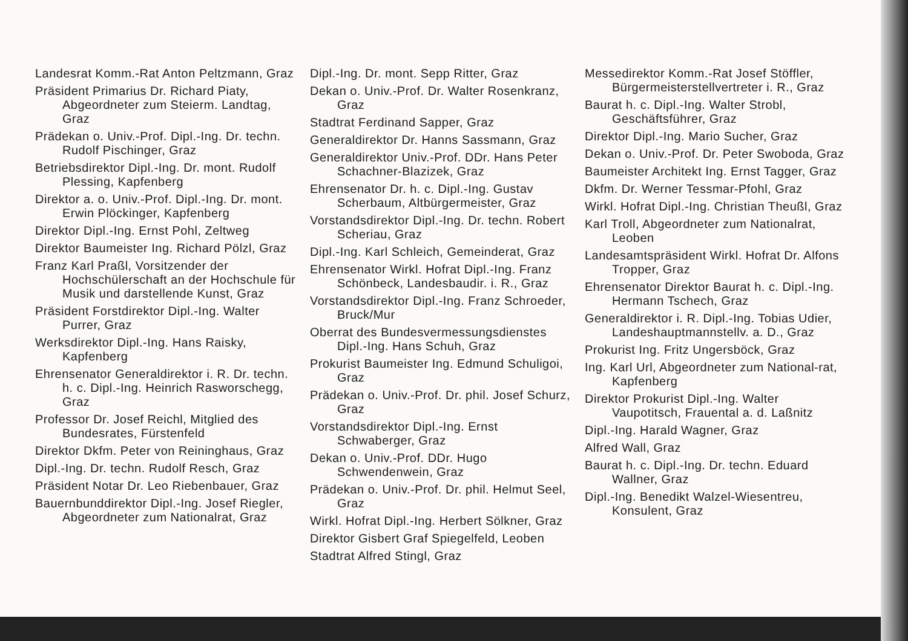Landesrat Komm.-Rat Anton Peltzmann, Graz
Präsident Primarius Dr. Richard Piaty, Abgeordneter zum Steierm. Landtag, Graz
Prädekan o. Univ.-Prof. Dipl.-Ing. Dr. techn. Rudolf Pischinger, Graz
Betriebsdirektor Dipl.-Ing. Dr. mont. Rudolf Plessing, Kapfenberg
Direktor a. o. Univ.-Prof. Dipl.-Ing. Dr. mont. Erwin Plöckinger, Kapfenberg
Direktor Dipl.-Ing. Ernst Pohl, Zeltweg
Direktor Baumeister Ing. Richard Pölzl, Graz
Franz Karl Praßl, Vorsitzender der Hochschülerschaft an der Hochschule für Musik und darstellende Kunst, Graz
Präsident Forstdirektor Dipl.-Ing. Walter Purrer, Graz
Werksdirektor Dipl.-Ing. Hans Raisky, Kapfenberg
Ehrensenator Generaldirektor i. R. Dr. techn. h. c. Dipl.-Ing. Heinrich Rasworschegg, Graz
Professor Dr. Josef Reichl, Mitglied des Bundesrates, Fürstenfeld
Direktor Dkfm. Peter von Reininghaus, Graz
Dipl.-Ing. Dr. techn. Rudolf Resch, Graz
Präsident Notar Dr. Leo Riebenbauer, Graz
Bauernbunddirektor Dipl.-Ing. Josef Riegler, Abgeordneter zum Nationalrat, Graz
Dipl.-Ing. Dr. mont. Sepp Ritter, Graz
Dekan o. Univ.-Prof. Dr. Walter Rosenkranz, Graz
Stadtrat Ferdinand Sapper, Graz
Generaldirektor Dr. Hanns Sassmann, Graz
Generaldirektor Univ.-Prof. DDr. Hans Peter Schachner-Blazizek, Graz
Ehrensenator Dr. h. c. Dipl.-Ing. Gustav Scherbaum, Altbürgermeister, Graz
Vorstandsdirektor Dipl.-Ing. Dr. techn. Robert Scheriau, Graz
Dipl.-Ing. Karl Schleich, Gemeinderat, Graz
Ehrensenator Wirkl. Hofrat Dipl.-Ing. Franz Schönbeck, Landesbaudir. i. R., Graz
Vorstandsdirektor Dipl.-Ing. Franz Schroeder, Bruck/Mur
Oberrat des Bundesvermessungsdienstes Dipl.-Ing. Hans Schuh, Graz
Prokurist Baumeister Ing. Edmund Schuligoi, Graz
Prädekan o. Univ.-Prof. Dr. phil. Josef Schurz, Graz
Vorstandsdirektor Dipl.-Ing. Ernst Schwaberger, Graz
Dekan o. Univ.-Prof. DDr. Hugo Schwendenwein, Graz
Prädekan o. Univ.-Prof. Dr. phil. Helmut Seel, Graz
Wirkl. Hofrat Dipl.-Ing. Herbert Sölkner, Graz
Direktor Gisbert Graf Spiegelfeld, Leoben
Stadtrat Alfred Stingl, Graz
Messedirektor Komm.-Rat Josef Stöffler, Bürgermeisterstellvertreter i. R., Graz
Baurat h. c. Dipl.-Ing. Walter Strobl, Geschäftsführer, Graz
Direktor Dipl.-Ing. Mario Sucher, Graz
Dekan o. Univ.-Prof. Dr. Peter Swoboda, Graz
Baumeister Architekt Ing. Ernst Tagger, Graz
Dkfm. Dr. Werner Tessmar-Pfohl, Graz
Wirkl. Hofrat Dipl.-Ing. Christian Theußl, Graz
Karl Troll, Abgeordneter zum Nationalrat, Leoben
Landesamtspräsident Wirkl. Hofrat Dr. Alfons Tropper, Graz
Ehrensenator Direktor Baurat h. c. Dipl.-Ing. Hermann Tschech, Graz
Generaldirektor i. R. Dipl.-Ing. Tobias Udier, Landeshauptmannstellv. a. D., Graz
Prokurist Ing. Fritz Ungersböck, Graz
Ing. Karl Url, Abgeordneter zum National-rat, Kapfenberg
Direktor Prokurist Dipl.-Ing. Walter Vaupotitsch, Frauental a. d. Laßnitz
Dipl.-Ing. Harald Wagner, Graz
Alfred Wall, Graz
Baurat h. c. Dipl.-Ing. Dr. techn. Eduard Wallner, Graz
Dipl.-Ing. Benedikt Walzel-Wiesentreu, Konsulent, Graz